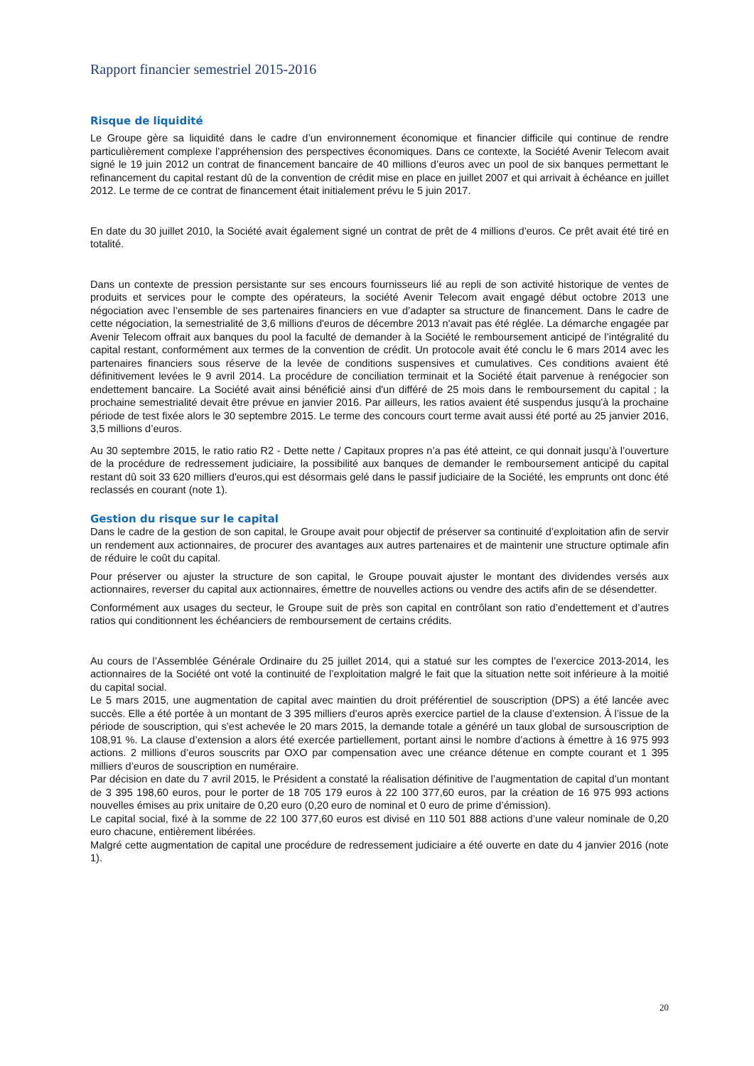Rapport financier semestriel 2015-2016
Risque de liquidité
Le Groupe gère sa liquidité dans le cadre d’un environnement économique et financier difficile qui continue de rendre particulièrement complexe l’appréhension des perspectives économiques. Dans ce contexte, la Société Avenir Telecom avait signé le 19 juin 2012 un contrat de financement bancaire de 40 millions d’euros avec un pool de six banques permettant le refinancement du capital restant dû de la convention de crédit mise en place en juillet 2007 et qui arrivait à échéance en juillet 2012. Le terme de ce contrat de financement était initialement prévu le 5 juin 2017.
En date du 30 juillet 2010, la Société avait également signé un contrat de prêt de 4 millions d’euros. Ce prêt avait été tiré en totalité.
Dans un contexte de pression persistante sur ses encours fournisseurs lié au repli de son activité historique de ventes de produits et services pour le compte des opérateurs, la société Avenir Telecom avait engagé début octobre 2013 une négociation avec l’ensemble de ses partenaires financiers en vue d’adapter sa structure de financement. Dans le cadre de cette négociation, la semestrialité de 3,6 millions d'euros de décembre 2013 n'avait pas été réglée. La démarche engagée par Avenir Telecom offrait aux banques du pool la faculté de demander à la Société le remboursement anticipé de l’intégralité du capital restant, conformément aux termes de la convention de crédit. Un protocole avait été conclu le 6 mars 2014 avec les partenaires financiers sous réserve de la levée de conditions suspensives et cumulatives. Ces conditions avaient été définitivement levées le 9 avril 2014. La procédure de conciliation terminait et la Société était parvenue à renégocier son endettement bancaire. La Société avait ainsi bénéficié ainsi d'un différé de 25 mois dans le remboursement du capital ; la prochaine semestrialité devait être prévue en janvier 2016. Par ailleurs, les ratios avaient été suspendus jusqu'à la prochaine période de test fixée alors le 30 septembre 2015. Le terme des concours court terme avait aussi été porté au 25 janvier 2016, 3,5 millions d’euros.
Au 30 septembre 2015, le ratio ratio R2 - Dette nette / Capitaux propres n’a pas été atteint, ce qui donnait jusqu’à l’ouverture de la procédure de redressement judiciaire, la possibilité aux banques de demander le remboursement anticipé du capital restant dû soit 33 620 milliers d'euros,qui est désormais gelé dans le passif judiciaire de la Société, les emprunts ont donc été reclassés en courant (note 1).
Gestion du risque sur le capital
Dans le cadre de la gestion de son capital, le Groupe avait pour objectif de préserver sa continuité d’exploitation afin de servir un rendement aux actionnaires, de procurer des avantages aux autres partenaires et de maintenir une structure optimale afin de réduire le coût du capital.
Pour préserver ou ajuster la structure de son capital, le Groupe pouvait ajuster le montant des dividendes versés aux actionnaires, reverser du capital aux actionnaires, émettre de nouvelles actions ou vendre des actifs afin de se désendetter.
Conformément aux usages du secteur, le Groupe suit de près son capital en contrôlant son ratio d’endettement et d’autres ratios qui conditionnent les échéanciers de remboursement de certains crédits.
Au cours de l’Assemblée Générale Ordinaire du 25 juillet 2014, qui a statué sur les comptes de l’exercice 2013-2014, les actionnaires de la Société ont voté la continuité de l’exploitation malgré le fait que la situation nette soit inférieure à la moitié du capital social.
Le 5 mars 2015, une augmentation de capital avec maintien du droit préférentiel de souscription (DPS) a été lancée avec succès. Elle a été portée à un montant de 3 395 milliers d’euros après exercice partiel de la clause d’extension. À l’issue de la période de souscription, qui s’est achevée le 20 mars 2015, la demande totale a généré un taux global de sursouscription de 108,91 %. La clause d’extension a alors été exercée partiellement, portant ainsi le nombre d’actions à émettre à 16 975 993 actions. 2 millions d’euros souscrits par OXO par compensation avec une créance détenue en compte courant et 1 395 milliers d’euros de souscription en numéraire.
Par décision en date du 7 avril 2015, le Président a constaté la réalisation définitive de l’augmentation de capital d’un montant de 3 395 198,60 euros, pour le porter de 18 705 179 euros à 22 100 377,60 euros, par la création de 16 975 993 actions nouvelles émises au prix unitaire de 0,20 euro (0,20 euro de nominal et 0 euro de prime d’émission).
Le capital social, fixé à la somme de 22 100 377,60 euros est divisé en 110 501 888 actions d’une valeur nominale de 0,20 euro chacune, entièrement libérées.
Malgré cette augmentation de capital une procédure de redressement judiciaire a été ouverte en date du 4 janvier 2016 (note 1).
20